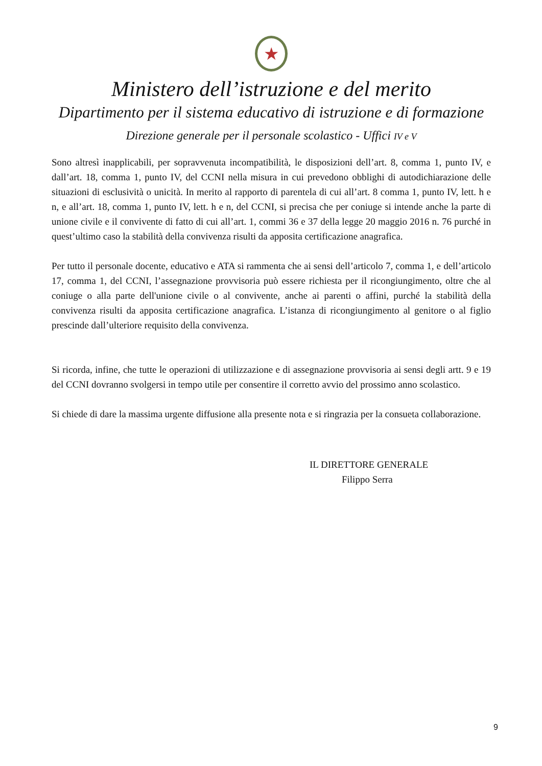★
Ministero dell’istruzione e del merito
Dipartimento per il sistema educativo di istruzione e di formazione
Direzione generale per il personale scolastico - Uffici IV e V
Sono altresì inapplicabili, per sopravvenuta incompatibilità, le disposizioni dell’art. 8, comma 1, punto IV, e dall’art. 18, comma 1, punto IV, del CCNI nella misura in cui prevedono obblighi di autodichiarazione delle situazioni di esclusività o unicità. In merito al rapporto di parentela di cui all’art. 8 comma 1, punto IV, lett. h e n, e all’art. 18, comma 1, punto IV, lett. h e n, del CCNI, si precisa che per coniuge si intende anche la parte di unione civile e il convivente di fatto di cui all’art. 1, commi 36 e 37 della legge 20 maggio 2016 n. 76 purché in quest’ultimo caso la stabilità della convivenza risulti da apposita certificazione anagrafica.
Per tutto il personale docente, educativo e ATA si rammenta che ai sensi dell’articolo 7, comma 1, e dell’articolo 17, comma 1, del CCNI, l’assegnazione provvisoria può essere richiesta per il ricongiungimento, oltre che al coniuge o alla parte dell'unione civile o al convivente, anche ai parenti o affini, purché la stabilità della convivenza risulti da apposita certificazione anagrafica. L’istanza di ricongiungimento al genitore o al figlio prescinde dall’ulteriore requisito della convivenza.
Si ricorda, infine, che tutte le operazioni di utilizzazione e di assegnazione provvisoria ai sensi degli artt. 9 e 19 del CCNI dovranno svolgersi in tempo utile per consentire il corretto avvio del prossimo anno scolastico.
Si chiede di dare la massima urgente diffusione alla presente nota e si ringrazia per la consueta collaborazione.
IL DIRETTORE GENERALE
Filippo Serra
9